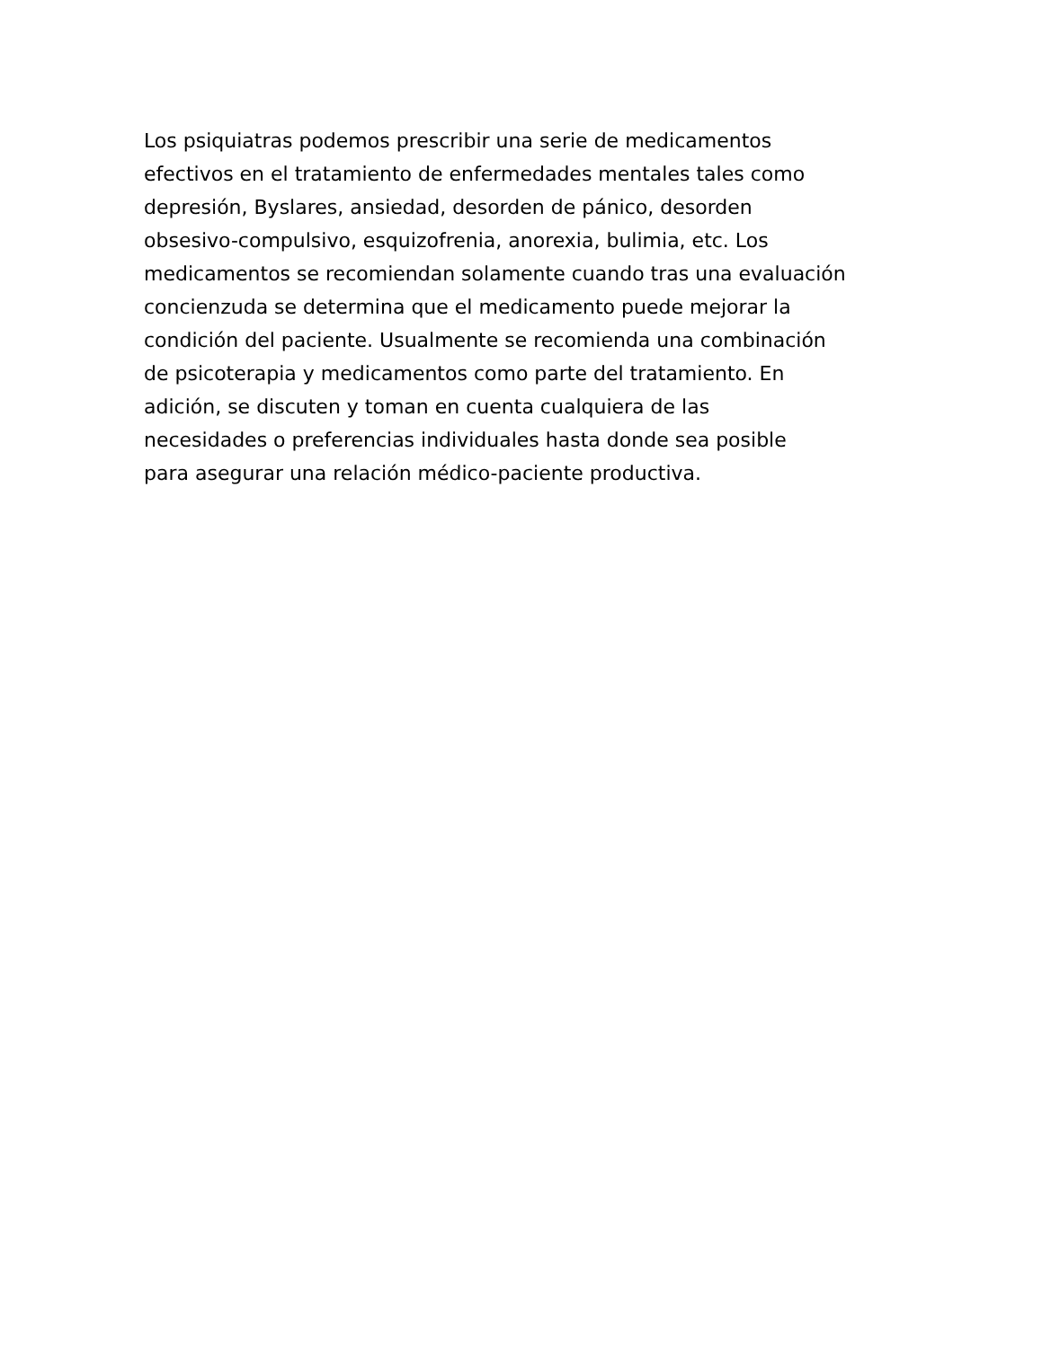Los psiquiatras podemos prescribir una serie de medicamentos
efectivos en el tratamiento de enfermedades mentales tales como
depresión, Byslares, ansiedad, desorden de pánico, desorden
obsesivo-compulsivo, esquizofrenia, anorexia, bulimia, etc. Los
medicamentos se recomiendan solamente cuando tras una evaluación
concienzuda se determina que el medicamento puede mejorar la
condición del paciente. Usualmente se recomienda una combinación
de psicoterapia y medicamentos como parte del tratamiento. En
adición, se discuten y toman en cuenta cualquiera de las
necesidades o preferencias individuales hasta donde sea posible
para asegurar una relación médico-paciente productiva.